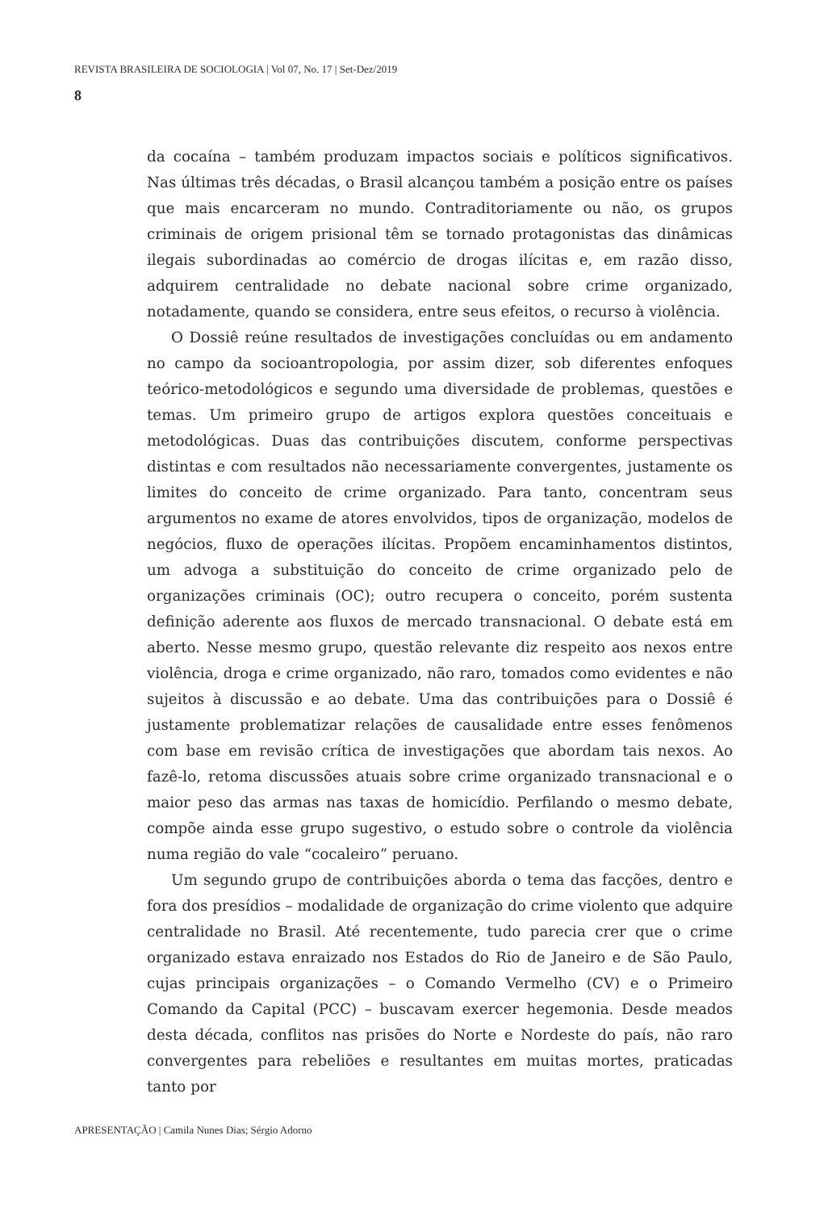REVISTA BRASILEIRA DE SOCIOLOGIA | Vol 07, No. 17 | Set-Dez/2019
8
da cocaína – também produzam impactos sociais e políticos significativos. Nas últimas três décadas, o Brasil alcançou também a posição entre os países que mais encarceram no mundo. Contraditoriamente ou não, os grupos criminais de origem prisional têm se tornado protagonistas das dinâmicas ilegais subordinadas ao comércio de drogas ilícitas e, em razão disso, adquirem centralidade no debate nacional sobre crime organizado, notadamente, quando se considera, entre seus efeitos, o recurso à violência.
O Dossiê reúne resultados de investigações concluídas ou em andamento no campo da socioantropologia, por assim dizer, sob diferentes enfoques teórico-metodológicos e segundo uma diversidade de problemas, questões e temas. Um primeiro grupo de artigos explora questões conceituais e metodológicas. Duas das contribuições discutem, conforme perspectivas distintas e com resultados não necessariamente convergentes, justamente os limites do conceito de crime organizado. Para tanto, concentram seus argumentos no exame de atores envolvidos, tipos de organização, modelos de negócios, fluxo de operações ilícitas. Propõem encaminhamentos distintos, um advoga a substituição do conceito de crime organizado pelo de organizações criminais (OC); outro recupera o conceito, porém sustenta definição aderente aos fluxos de mercado transnacional. O debate está em aberto. Nesse mesmo grupo, questão relevante diz respeito aos nexos entre violência, droga e crime organizado, não raro, tomados como evidentes e não sujeitos à discussão e ao debate. Uma das contribuições para o Dossiê é justamente problematizar relações de causalidade entre esses fenômenos com base em revisão crítica de investigações que abordam tais nexos. Ao fazê-lo, retoma discussões atuais sobre crime organizado transnacional e o maior peso das armas nas taxas de homicídio. Perfilando o mesmo debate, compõe ainda esse grupo sugestivo, o estudo sobre o controle da violência numa região do vale “cocaleiro” peruano.
Um segundo grupo de contribuições aborda o tema das facções, dentro e fora dos presídios – modalidade de organização do crime violento que adquire centralidade no Brasil. Até recentemente, tudo parecia crer que o crime organizado estava enraizado nos Estados do Rio de Janeiro e de São Paulo, cujas principais organizações – o Comando Vermelho (CV) e o Primeiro Comando da Capital (PCC) – buscavam exercer hegemonia. Desde meados desta década, conflitos nas prisões do Norte e Nordeste do país, não raro convergentes para rebeliões e resultantes em muitas mortes, praticadas tanto por
APRESENTAÇÃO | Camila Nunes Dias; Sérgio Adorno